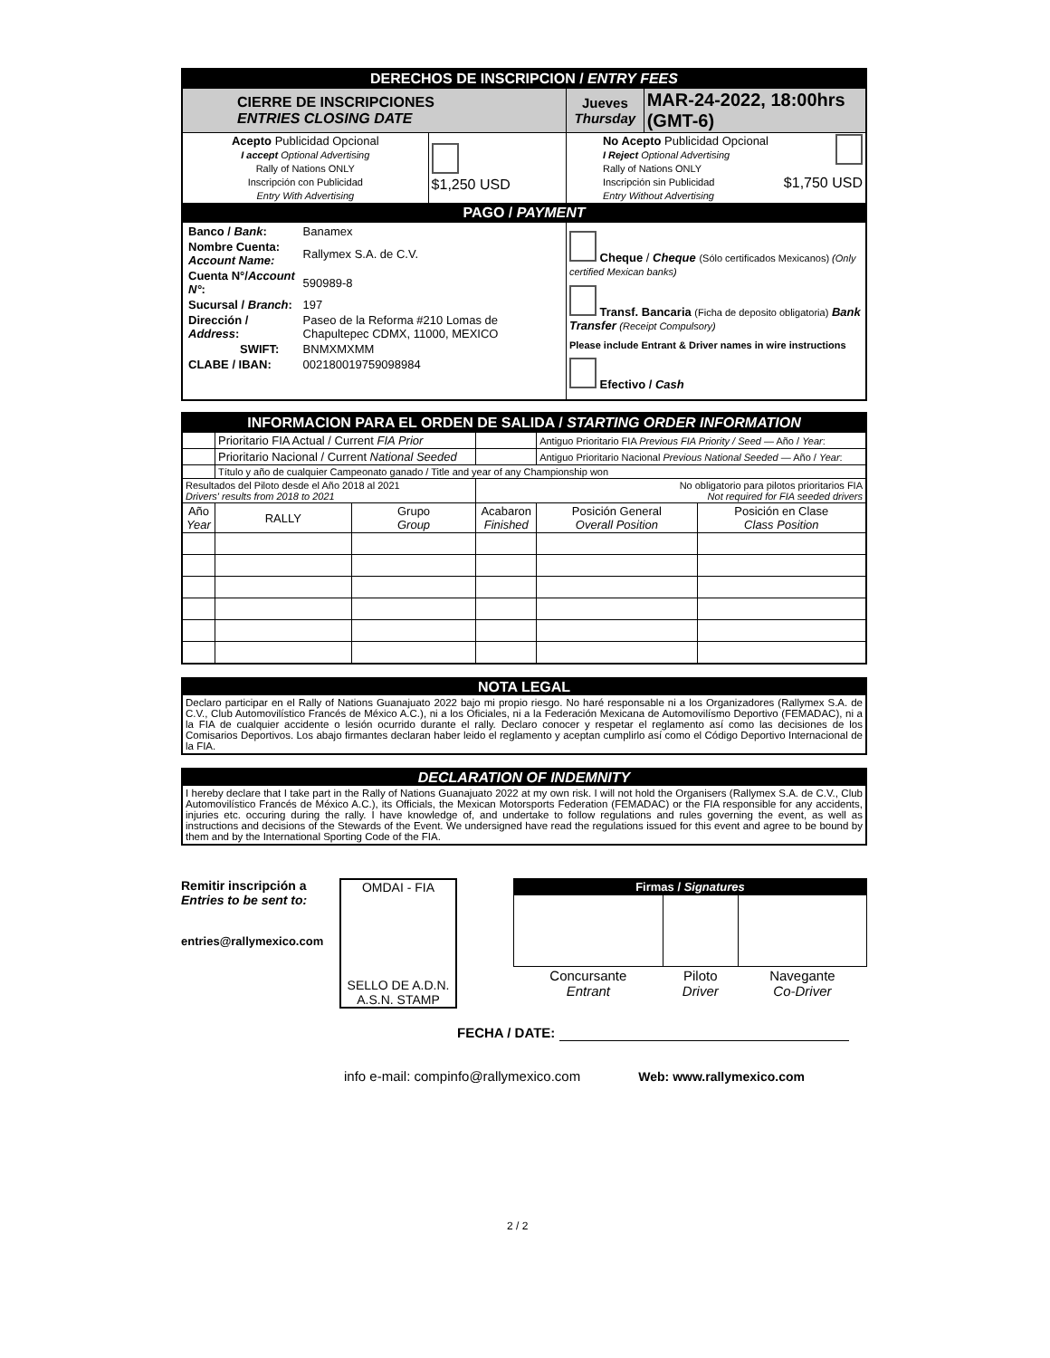| DERECHOS DE INSCRIPCION / ENTRY FEES | | | |
| CIERRE DE INSCRIPCIONES ENTRIES CLOSING DATE | | Jueves Thursday | MAR-24-2022, 18:00hrs (GMT-6) |
| Acepto Publicidad Opcional I accept Optional Advertising Rally of Nations ONLY Inscripción con Publicidad Entry With Advertising | $1,250 USD | No Acepto Publicidad Opcional I Reject Optional Advertising Rally of Nations ONLY Inscripción sin Publicidad $1,750 USD Entry Without Advertising | |
| PAGO / PAYMENT | | | |
| / Banco / Bank : / Banamex / / Nombre Cuenta: Account Name: / Rallymex S.A. de C.V. / / Cuenta N°/ Account N° : / 590989-8 / / Sucursal / Branch : / 197 / / Dirección / Address : / Paseo de la Reforma #210 Lomas de Chapultepec CDMX, 11000, MEXICO / / SWIFT: / BNMXMXMM / / CLABE / IBAN: / 002180019759098984 / | | Cheque / Cheque (Sólo certificados Mexicanos) (Only certified Mexican banks) Transf. Bancaria (Ficha de deposito obligatoria) Bank Transfer (Receipt Compulsory) Please include Entrant & Driver names in wire instructions Efectivo / Cash | |
| INFORMACION PARA EL ORDEN DE SALIDA / STARTING ORDER INFORMATION | | | | | |
| | Prioritario FIA Actual / Current FIA Prior | | | Antiguo Prioritario FIA Previous FIA Priority / Seed — Año / Year : | |
| | Prioritario Nacional / Current National Seeded | | | Antiguo Prioritario Nacional Previous National Seeded — Año / Year : | |
| | Título y año de cualquier Campeonato ganado / Title and year of any Championship won | | | | |
| Resultados del Piloto desde el Año 2018 al 2021 Drivers' results from 2018 to 2021 | | | No obligatorio para pilotos prioritarios FIA Not required for FIA seeded drivers | | |
| Año Year | RALLY | Grupo Group | Acabaron Finished | Posición General Overall Position | Posición en Clase Class Position |
NOTA LEGAL
Declaro participar en el Rally of Nations Guanajuato 2022 bajo mi propio riesgo. No haré responsable ni a los Organizadores (Rallymex S.A. de C.V., Club Automovilístico Francés de México A.C.), ni a los Oficiales, ni a la Federación Mexicana de Automovilísmo Deportivo (FEMADAC), ni a la FIA de cualquier accidente o lesión ocurrido durante el rally. Declaro conocer y respetar el reglamento así como las decisiones de los Comisarios Deportivos. Los abajo firmantes declaran haber leido el reglamento y aceptan cumplirlo así como el Código Deportivo Internacional de la FIA.
DECLARATION OF INDEMNITY
I hereby declare that I take part in the Rally of Nations Guanajuato 2022 at my own risk. I will not hold the Organisers (Rallymex S.A. de C.V., Club Automovilístico Francés de México A.C.), its Officials, the Mexican Motorsports Federation (FEMADAC) or the FIA responsible for any accidents, injuries etc. occuring during the rally. I have knowledge of, and undertake to follow regulations and rules governing the event, as well as instructions and decisions of the Stewards of the Event. We undersigned have read the regulations issued for this event and agree to be bound by them and by the International Sporting Code of the FIA.
Remitir inscripción a
Entries to be sent to:
entries@rallymexico.com
OMDAI - FIA
SELLO DE A.D.N.
A.S.N. STAMP
| Firmas / Signatures | | |
| Concursante Entrant | Piloto Driver | Navegante Co-Driver |
FECHA / DATE:
info e-mail: compinfo@rallymexico.com Web: www.rallymexico.com
2 / 2